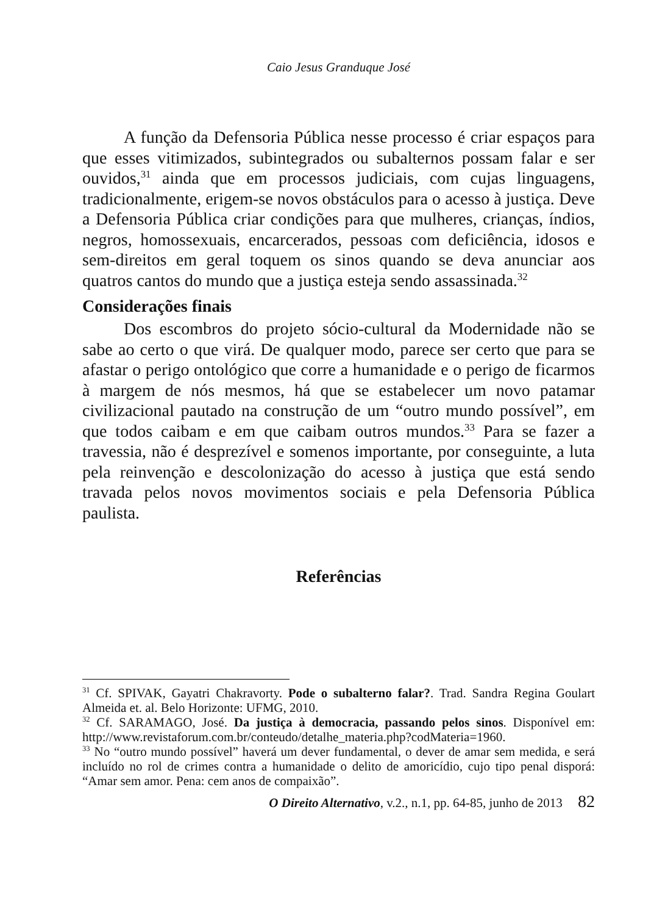Caio Jesus Granduque José
A função da Defensoria Pública nesse processo é criar espaços para que esses vitimizados, subintegrados ou subalternos possam falar e ser ouvidos,<sup>31</sup> ainda que em processos judiciais, com cujas linguagens, tradicionalmente, erigem-se novos obstáculos para o acesso à justiça. Deve a Defensoria Pública criar condições para que mulheres, crianças, índios, negros, homossexuais, encarcerados, pessoas com deficiência, idosos e sem-direitos em geral toquem os sinos quando se deva anunciar aos quatros cantos do mundo que a justiça esteja sendo assassinada.<sup>32</sup>
Considerações finais
Dos escombros do projeto sócio-cultural da Modernidade não se sabe ao certo o que virá. De qualquer modo, parece ser certo que para se afastar o perigo ontológico que corre a humanidade e o perigo de ficarmos à margem de nós mesmos, há que se estabelecer um novo patamar civilizacional pautado na construção de um “outro mundo possível”, em que todos caibam e em que caibam outros mundos.<sup>33</sup> Para se fazer a travessia, não é desprezível e somenos importante, por conseguinte, a luta pela reinvenção e descolonização do acesso à justiça que está sendo travada pelos novos movimentos sociais e pela Defensoria Pública paulista.
Referências
<sup>31</sup> Cf. SPIVAK, Gayatri Chakravorty. Pode o subalterno falar?. Trad. Sandra Regina Goulart Almeida et. al. Belo Horizonte: UFMG, 2010.
<sup>32</sup> Cf. SARAMAGO, José. Da justiça à democracia, passando pelos sinos. Disponível em: http://www.revistaforum.com.br/conteudo/detalhe_materia.php?codMateria=1960.
<sup>33</sup> No “outro mundo possível” haverá um dever fundamental, o dever de amar sem medida, e será incluído no rol de crimes contra a humanidade o delito de amoricídio, cujo tipo penal disporá: “Amar sem amor. Pena: cem anos de compaixão”.
O Direito Alternativo, v.2., n.1, pp. 64-85, junho de 2013 82